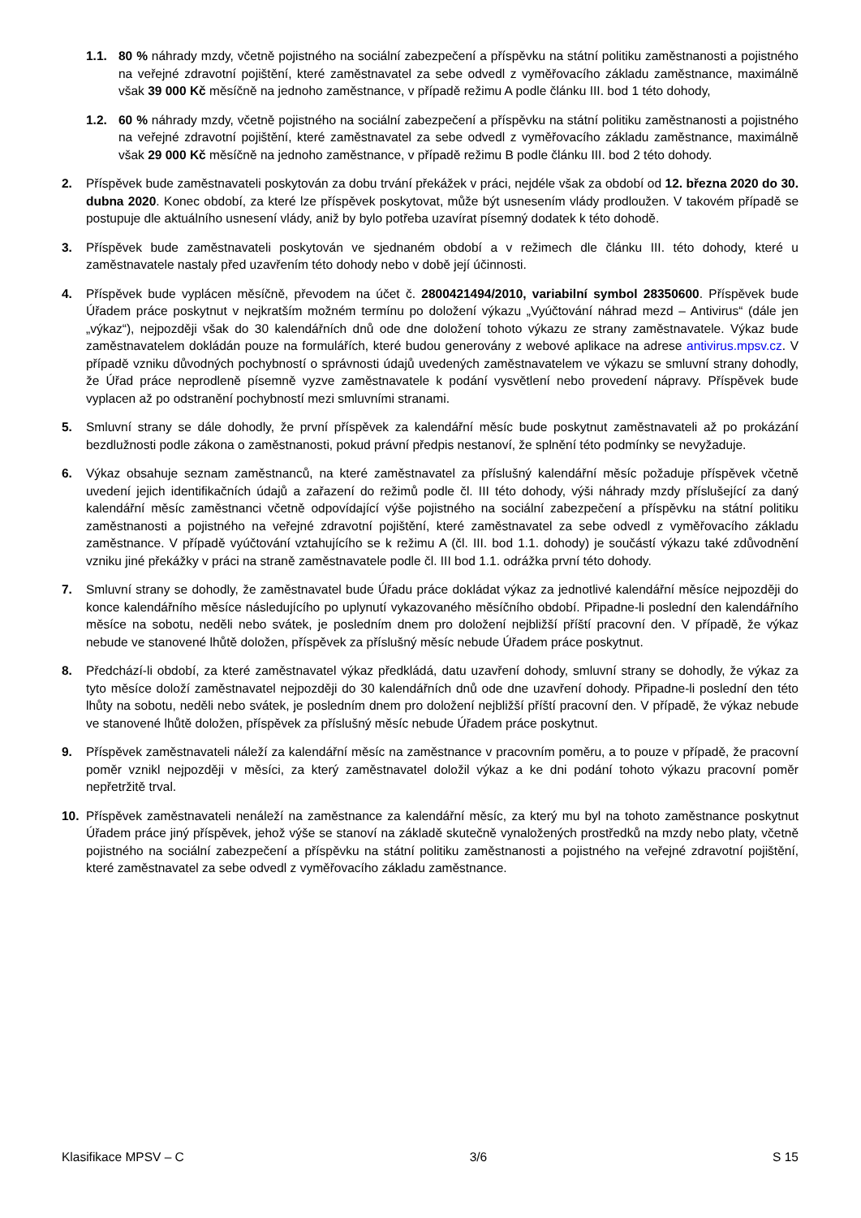1.1. 80 % náhrady mzdy, včetně pojistného na sociální zabezpečení a příspěvku na státní politiku zaměstnanosti a pojistného na veřejné zdravotní pojištění, které zaměstnavatel za sebe odvedl z vyměřovacího základu zaměstnance, maximálně však 39 000 Kč měsíčně na jednoho zaměstnance, v případě režimu A podle článku III. bod 1 této dohody,
1.2. 60 % náhrady mzdy, včetně pojistného na sociální zabezpečení a příspěvku na státní politiku zaměstnanosti a pojistného na veřejné zdravotní pojištění, které zaměstnavatel za sebe odvedl z vyměřovacího základu zaměstnance, maximálně však 29 000 Kč měsíčně na jednoho zaměstnance, v případě režimu B podle článku III. bod 2 této dohody.
2. Příspěvek bude zaměstnavateli poskytován za dobu trvání překážek v práci, nejdéle však za období od 12. března 2020 do 30. dubna 2020. Konec období, za které lze příspěvek poskytovat, může být usnesením vlády prodloužen. V takovém případě se postupuje dle aktuálního usnesení vlády, aniž by bylo potřeba uzavírat písemný dodatek k této dohodě.
3. Příspěvek bude zaměstnavateli poskytován ve sjednaném období a v režimech dle článku III. této dohody, které u zaměstnavatele nastaly před uzavřením této dohody nebo v době její účinnosti.
4. Příspěvek bude vyplácen měsíčně, převodem na účet č. 2800421494/2010, variabilní symbol 28350600. Příspěvek bude Úřadem práce poskytnut v nejkratším možném termínu po doložení výkazu „Vyúčtování náhrad mezd – Antivirus“ (dále jen „výkaz“), nejpozději však do 30 kalendářních dnů ode dne doložení tohoto výkazu ze strany zaměstnavatele. Výkaz bude zaměstnavatelem dokládán pouze na formulářích, které budou generovány z webové aplikace na adrese antivirus.mpsv.cz. V případě vzniku důvodných pochybností o správnosti údajů uvedených zaměstnavatelem ve výkazu se smluvní strany dohodly, že Úřad práce neprodleně písemně vyzve zaměstnavatele k podání vysvětlení nebo provedení nápravy. Příspěvek bude vyplacen až po odstranění pochybností mezi smluvními stranami.
5. Smluvní strany se dále dohodly, že první příspěvek za kalendářní měsíc bude poskytnut zaměstnavateli až po prokázání bezdlužnosti podle zákona o zaměstnanosti, pokud právní předpis nestanoví, že splnění této podmínky se nevyžaduje.
6. Výkaz obsahuje seznam zaměstnanců, na které zaměstnavatel za příslušný kalendářní měsíc požaduje příspěvek včetně uvedení jejich identifikačních údajů a zařazení do režimů podle čl. III této dohody, výši náhrady mzdy příslušející za daný kalendářní měsíc zaměstnanci včetně odpovídající výše pojistného na sociální zabezpečení a příspěvku na státní politiku zaměstnanosti a pojistného na veřejné zdravotní pojištění, které zaměstnavatel za sebe odvedl z vyměřovacího základu zaměstnance. V případě vyúčtování vztahujícího se k režimu A (čl. III. bod 1.1. dohody) je součástí výkazu také zdůvodnění vzniku jiné překážky v práci na straně zaměstnavatele podle čl. III bod 1.1. odrážka první této dohody.
7. Smluvní strany se dohodly, že zaměstnavatel bude Úřadu práce dokládat výkaz za jednotlivé kalendářní měsíce nejpozději do konce kalendářního měsíce následujícího po uplynutí vykazovaného měsíčního období. Připadne-li poslední den kalendářního měsíce na sobotu, neděli nebo svátek, je posledním dnem pro doložení nejbližší příští pracovní den. V případě, že výkaz nebude ve stanovené lhůtě doložen, příspěvek za příslušný měsíc nebude Úřadem práce poskytnut.
8. Předchází-li období, za které zaměstnavatel výkaz předkládá, datu uzavření dohody, smluvní strany se dohodly, že výkaz za tyto měsíce doloží zaměstnavatel nejpozději do 30 kalendářních dnů ode dne uzavření dohody. Připadne-li poslední den této lhůty na sobotu, neděli nebo svátek, je posledním dnem pro doložení nejbližší příští pracovní den. V případě, že výkaz nebude ve stanovené lhůtě doložen, příspěvek za příslušný měsíc nebude Úřadem práce poskytnut.
9. Příspěvek zaměstnavateli náleží za kalendářní měsíc na zaměstnance v pracovním poměru, a to pouze v případě, že pracovní poměr vznikl nejpozději v měsíci, za který zaměstnavatel doložil výkaz a ke dni podání tohoto výkazu pracovní poměr nepřetržitě trval.
10. Příspěvek zaměstnavateli nenáleží na zaměstnance za kalendářní měsíc, za který mu byl na tohoto zaměstnance poskytnut Úřadem práce jiný příspěvek, jehož výše se stanoví na základě skutečně vynaložených prostředků na mzdy nebo platy, včetně pojistného na sociální zabezpečení a příspěvku na státní politiku zaměstnanosti a pojistného na veřejné zdravotní pojištění, které zaměstnavatel za sebe odvedl z vyměřovacího základu zaměstnance.
Klasifikace MPSV – C 3/6 S 15